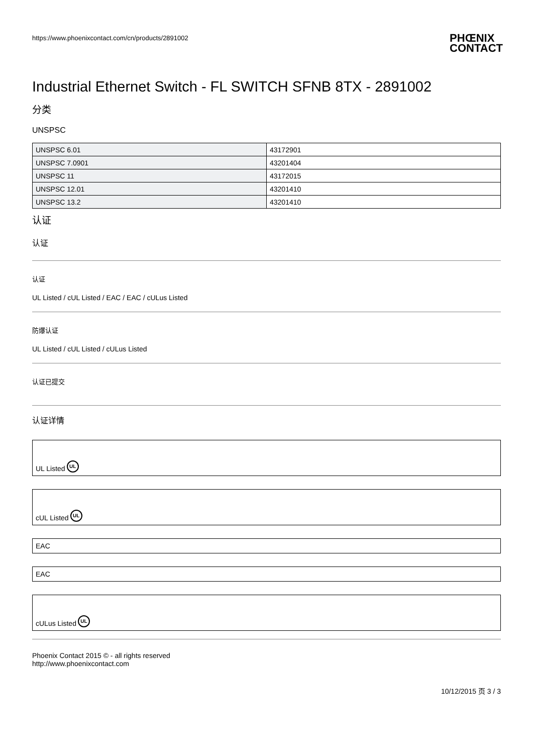https://www.phoenixcontact.com/cn/products/2891002 PHŒNIX
CONTACT
Industrial Ethernet Switch - FL SWITCH SFNB 8TX - 2891002
分类
UNSPSC
| UNSPSC 6.01 | 43172901 |
| UNSPSC 7.0901 | 43201404 |
| UNSPSC 11 | 43172015 |
| UNSPSC 12.01 | 43201410 |
| UNSPSC 13.2 | 43201410 |
认证
认证
认证
UL Listed / cUL Listed / EAC / EAC / cULus Listed
防爆认证
UL Listed / cUL Listed / cULus Listed
认证已提交
认证详情
UL Listed UL
cUL Listed UL
EAC
EAC
cULus Listed UL
Phoenix Contact 2015 © - all rights reserved
http://www.phoenixcontact.com
10/12/2015 页 3 / 3